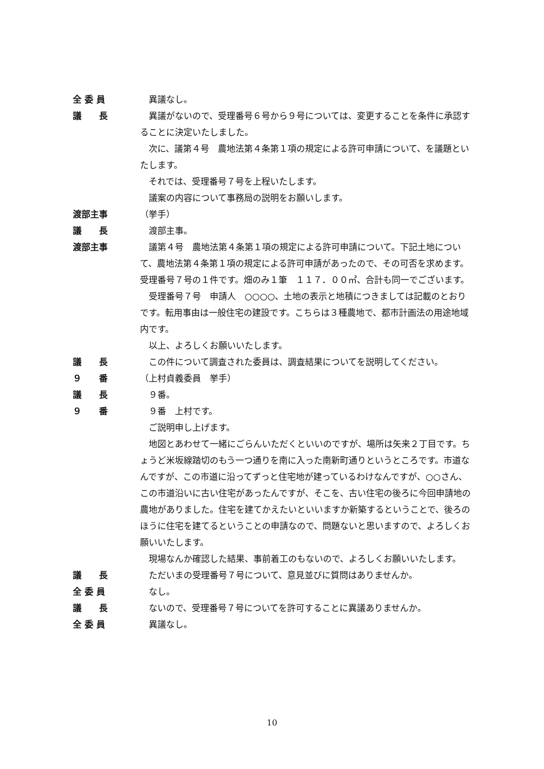全 委 員 異議なし。
議　　長 異議がないので、受理番号６号から９号については、変更することを条件に承認することに決定いたしました。
次に、議第４号　農地法第４条第１項の規定による許可申請について、を議題といたします。
それでは、受理番号７号を上程いたします。
議案の内容について事務局の説明をお願いします。
渡部主事 （挙手）
議　　長 渡部主事。
渡部主事 議第４号　農地法第４条第１項の規定による許可申請について。下記土地について、農地法第４条第１項の規定による許可申請があったので、その可否を求めます。受理番号７号の１件です。畑のみ１筆　１１７．００㎡、合計も同一でございます。
受理番号７号　申請人　○○○○、土地の表示と地積につきましては記載のとおりです。転用事由は一般住宅の建設です。こちらは３種農地で、都市計画法の用途地域内です。
以上、よろしくお願いいたします。
議　　長 この件について調査された委員は、調査結果についてを説明してください。
９　　番 （上村貞義委員　挙手）
議　　長 ９番。
９　　番 ９番　上村です。
ご説明申し上げます。
地図とあわせて一緒にごらんいただくといいのですが、場所は矢来２丁目です。ちょうど米坂線踏切のもう一つ通りを南に入った南新町通りというところです。市道なんですが、この市道に沿ってずっと住宅地が建っているわけなんですが、○○さん、この市道沿いに古い住宅があったんですが、そこを、古い住宅の後ろに今回申請地の農地がありました。住宅を建てかえたいといいますか新築するということで、後ろのほうに住宅を建てるということの申請なので、問題ないと思いますので、よろしくお願いいたします。
現場なんか確認した結果、事前着工のもないので、よろしくお願いいたします。
議　　長 ただいまの受理番号７号について、意見並びに質問はありませんか。
全 委 員 なし。
議　　長 ないので、受理番号７号についてを許可することに異議ありませんか。
全 委 員 異議なし。
10